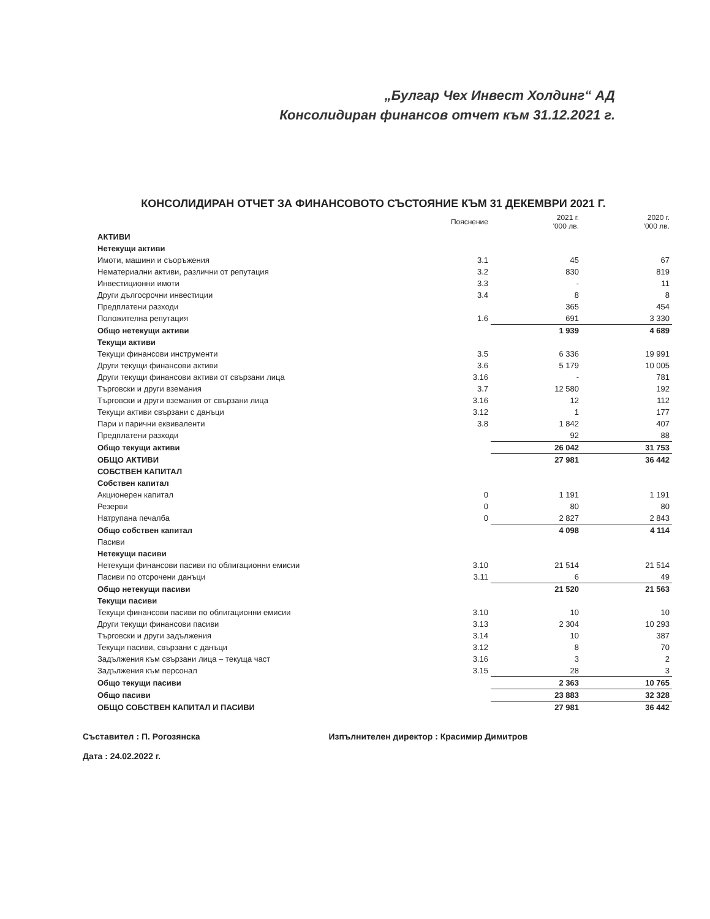„Булгар Чех Инвест Холдинг“ АД
Консолидиран финансов отчет към 31.12.2021 г.
КОНСОЛИДИРАН ОТЧЕТ ЗА ФИНАНСОВОТО СЪСТОЯНИЕ КЪМ 31 ДЕКЕМВРИ 2021 Г.
| | Пояснение | 2021 г. '000 лв. | 2020 г. '000 лв. |
| --- | --- | --- | --- |
| АКТИВИ | | | |
| Нетекущи активи | | | |
| Имоти, машини и съоръжения | 3.1 | 45 | 67 |
| Нематериални активи, различни от репутация | 3.2 | 830 | 819 |
| Инвестиционни имоти | 3.3 | - | 11 |
| Други дългосрочни инвестиции | 3.4 | 8 | 8 |
| Предплатени разходи | | 365 | 454 |
| Положителна репутация | 1.6 | 691 | 3 330 |
| Общо нетекущи активи | | 1 939 | 4 689 |
| Текущи активи | | | |
| Текущи финансови инструменти | 3.5 | 6 336 | 19 991 |
| Други текущи финансови активи | 3.6 | 5 179 | 10 005 |
| Други текущи финансови активи от свързани лица | 3.16 | - | 781 |
| Търговски и други вземания | 3.7 | 12 580 | 192 |
| Търговски и други вземания от свързани лица | 3.16 | 12 | 112 |
| Текущи активи свързани с данъци | 3.12 | 1 | 177 |
| Пари и парични еквиваленти | 3.8 | 1 842 | 407 |
| Предплатени разходи | | 92 | 88 |
| Общо текущи активи | | 26 042 | 31 753 |
| ОБЩО АКТИВИ | | 27 981 | 36 442 |
| СОБСТВЕН КАПИТАЛ | | | |
| Собствен капитал | | | |
| Акционерен капитал | 0 | 1 191 | 1 191 |
| Резерви | 0 | 80 | 80 |
| Натрупана печалба | 0 | 2 827 | 2 843 |
| Общо собствен капитал | | 4 098 | 4 114 |
| Пасиви | | | |
| Нетекущи пасиви | | | |
| Нетекущи финансови пасиви по облигационни емисии | 3.10 | 21 514 | 21 514 |
| Пасиви по отсрочени данъци | 3.11 | 6 | 49 |
| Общо нетекущи пасиви | | 21 520 | 21 563 |
| Текущи пасиви | | | |
| Текущи финансови пасиви по облигационни емисии | 3.10 | 10 | 10 |
| Други текущи финансови пасиви | 3.13 | 2 304 | 10 293 |
| Търговски и други задължения | 3.14 | 10 | 387 |
| Текущи пасиви, свързани с данъци | 3.12 | 8 | 70 |
| Задължения към свързани лица – текуща част | 3.16 | 3 | 2 |
| Задължения към персонал | 3.15 | 28 | 3 |
| Общо текущи пасиви | | 2 363 | 10 765 |
| Общо пасиви | | 23 883 | 32 328 |
| ОБЩО СОБСТВЕН КАПИТАЛ И ПАСИВИ | | 27 981 | 36 442 |
Съставител : П. Рогозянска
Дата : 24.02.2022 г.
Изпълнителен директор : Красимир Димитров